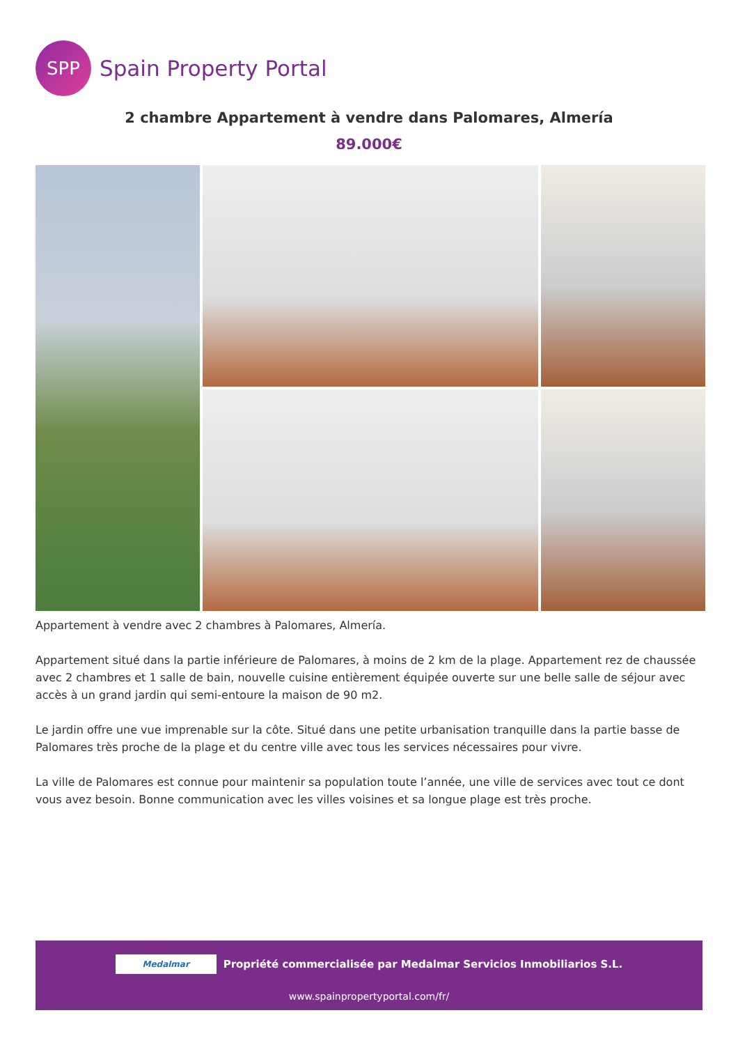SPP
Spain Property Portal
2 chambre Appartement à vendre dans Palomares, Almería
89.000€
Appartement à vendre avec 2 chambres à Palomares, Almería.
Appartement situé dans la partie inférieure de Palomares, à moins de 2 km de la plage. Appartement rez de chaussée avec 2 chambres et 1 salle de bain, nouvelle cuisine entièrement équipée ouverte sur une belle salle de séjour avec accès à un grand jardin qui semi-entoure la maison de 90 m2.
Le jardin offre une vue imprenable sur la côte. Situé dans une petite urbanisation tranquille dans la partie basse de Palomares très proche de la plage et du centre ville avec tous les services nécessaires pour vivre.
La ville de Palomares est connue pour maintenir sa population toute l’année, une ville de services avec tout ce dont vous avez besoin. Bonne communication avec les villes voisines et sa longue plage est très proche.
Medalmar
Propriété commercialisée par Medalmar Servicios Inmobiliarios S.L.
www.spainpropertyportal.com/fr/